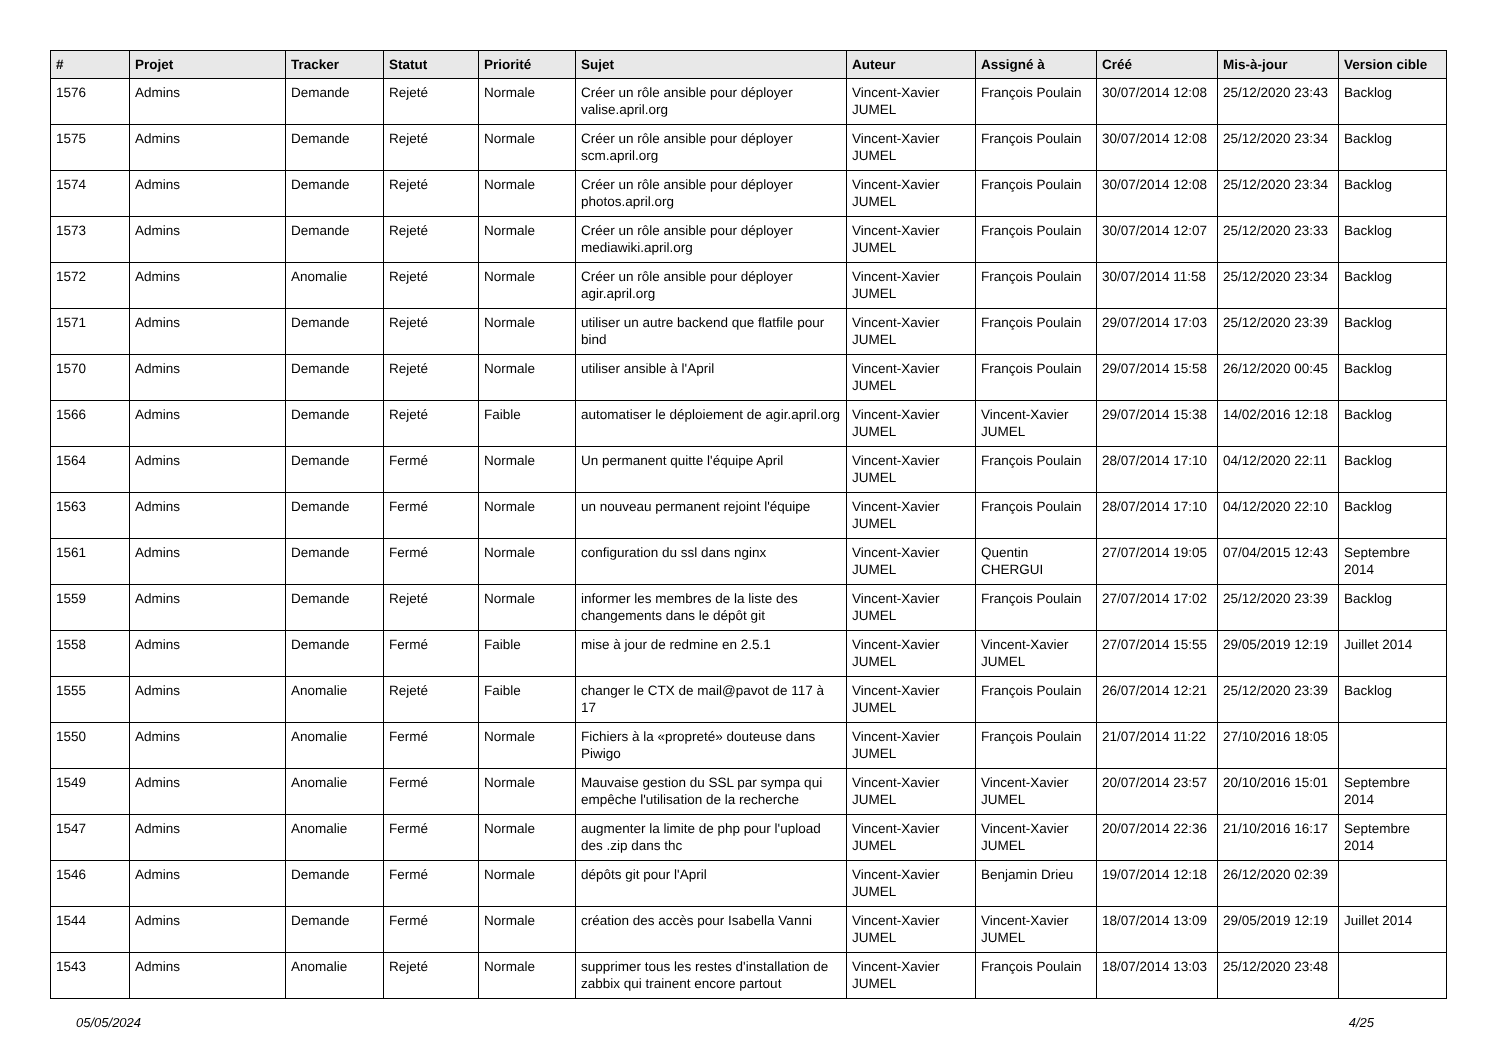| # | Projet | Tracker | Statut | Priorité | Sujet | Auteur | Assigné à | Créé | Mis-à-jour | Version cible |
| --- | --- | --- | --- | --- | --- | --- | --- | --- | --- | --- |
| 1576 | Admins | Demande | Rejeté | Normale | Créer un rôle ansible pour déployer valise.april.org | Vincent-Xavier JUMEL | François Poulain | 30/07/2014 12:08 | 25/12/2020 23:43 | Backlog |
| 1575 | Admins | Demande | Rejeté | Normale | Créer un rôle ansible pour déployer scm.april.org | Vincent-Xavier JUMEL | François Poulain | 30/07/2014 12:08 | 25/12/2020 23:34 | Backlog |
| 1574 | Admins | Demande | Rejeté | Normale | Créer un rôle ansible pour déployer photos.april.org | Vincent-Xavier JUMEL | François Poulain | 30/07/2014 12:08 | 25/12/2020 23:34 | Backlog |
| 1573 | Admins | Demande | Rejeté | Normale | Créer un rôle ansible pour déployer mediawiki.april.org | Vincent-Xavier JUMEL | François Poulain | 30/07/2014 12:07 | 25/12/2020 23:33 | Backlog |
| 1572 | Admins | Anomalie | Rejeté | Normale | Créer un rôle ansible pour déployer agir.april.org | Vincent-Xavier JUMEL | François Poulain | 30/07/2014 11:58 | 25/12/2020 23:34 | Backlog |
| 1571 | Admins | Demande | Rejeté | Normale | utiliser un autre backend que flatfile pour bind | Vincent-Xavier JUMEL | François Poulain | 29/07/2014 17:03 | 25/12/2020 23:39 | Backlog |
| 1570 | Admins | Demande | Rejeté | Normale | utiliser ansible à l'April | Vincent-Xavier JUMEL | François Poulain | 29/07/2014 15:58 | 26/12/2020 00:45 | Backlog |
| 1566 | Admins | Demande | Rejeté | Faible | automatiser le déploiement de agir.april.org | Vincent-Xavier JUMEL | Vincent-Xavier JUMEL | 29/07/2014 15:38 | 14/02/2016 12:18 | Backlog |
| 1564 | Admins | Demande | Fermé | Normale | Un permanent quitte l'équipe April | Vincent-Xavier JUMEL | François Poulain | 28/07/2014 17:10 | 04/12/2020 22:11 | Backlog |
| 1563 | Admins | Demande | Fermé | Normale | un nouveau permanent rejoint l'équipe | Vincent-Xavier JUMEL | François Poulain | 28/07/2014 17:10 | 04/12/2020 22:10 | Backlog |
| 1561 | Admins | Demande | Fermé | Normale | configuration du ssl dans nginx | Vincent-Xavier JUMEL | Quentin CHERGUI | 27/07/2014 19:05 | 07/04/2015 12:43 | Septembre 2014 |
| 1559 | Admins | Demande | Rejeté | Normale | informer les membres de la liste des changements dans le dépôt git | Vincent-Xavier JUMEL | François Poulain | 27/07/2014 17:02 | 25/12/2020 23:39 | Backlog |
| 1558 | Admins | Demande | Fermé | Faible | mise à jour de redmine en 2.5.1 | Vincent-Xavier JUMEL | Vincent-Xavier JUMEL | 27/07/2014 15:55 | 29/05/2019 12:19 | Juillet 2014 |
| 1555 | Admins | Anomalie | Rejeté | Faible | changer le CTX de mail@pavot de 117 à 17 | Vincent-Xavier JUMEL | François Poulain | 26/07/2014 12:21 | 25/12/2020 23:39 | Backlog |
| 1550 | Admins | Anomalie | Fermé | Normale | Fichiers à la «propreté» douteuse dans Piwigo | Vincent-Xavier JUMEL | François Poulain | 21/07/2014 11:22 | 27/10/2016 18:05 | |
| 1549 | Admins | Anomalie | Fermé | Normale | Mauvaise gestion du SSL par sympa qui empêche l'utilisation de la recherche | Vincent-Xavier JUMEL | Vincent-Xavier JUMEL | 20/07/2014 23:57 | 20/10/2016 15:01 | Septembre 2014 |
| 1547 | Admins | Anomalie | Fermé | Normale | augmenter la limite de php pour l'upload des .zip dans thc | Vincent-Xavier JUMEL | Vincent-Xavier JUMEL | 20/07/2014 22:36 | 21/10/2016 16:17 | Septembre 2014 |
| 1546 | Admins | Demande | Fermé | Normale | dépôts git pour l'April | Vincent-Xavier JUMEL | Benjamin Drieu | 19/07/2014 12:18 | 26/12/2020 02:39 | |
| 1544 | Admins | Demande | Fermé | Normale | création des accès pour Isabella Vanni | Vincent-Xavier JUMEL | Vincent-Xavier JUMEL | 18/07/2014 13:09 | 29/05/2019 12:19 | Juillet 2014 |
| 1543 | Admins | Anomalie | Rejeté | Normale | supprimer tous les restes d'installation de zabbix qui trainent encore partout | Vincent-Xavier JUMEL | François Poulain | 18/07/2014 13:03 | 25/12/2020 23:48 | |
05/05/2024 4/25